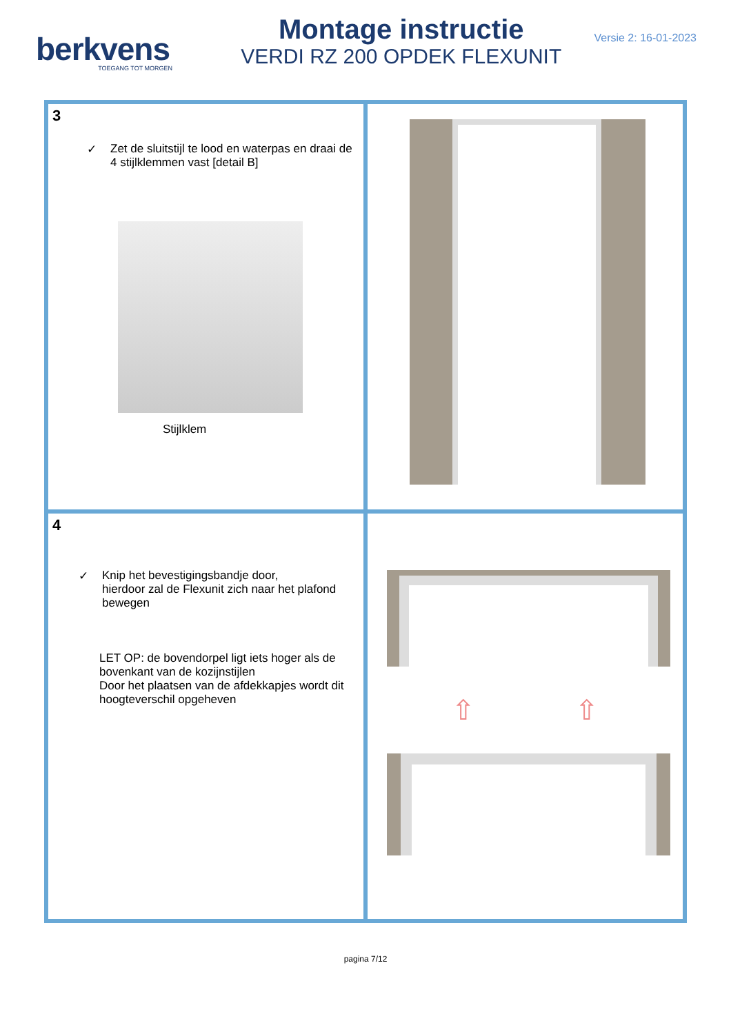berkvens
TOEGANG TOT MORGEN
Montage instructie
VERDI RZ 200 OPDEK FLEXUNIT
Versie 2: 16-01-2023
| 3 ✓ Zet de sluitstijl te lood en waterpas en draai de 4 stijlklemmen vast [detail B] Stijlklem | |
| 4 ✓ Knip het bevestigingsbandje door, hierdoor zal de Flexunit zich naar het plafond bewegen LET OP: de bovendorpel ligt iets hoger als de bovenkant van de kozijnstijlen Door het plaatsen van de afdekkapjes wordt dit hoogteverschil opgeheven | ⇧ ⇧ |
pagina 7/12